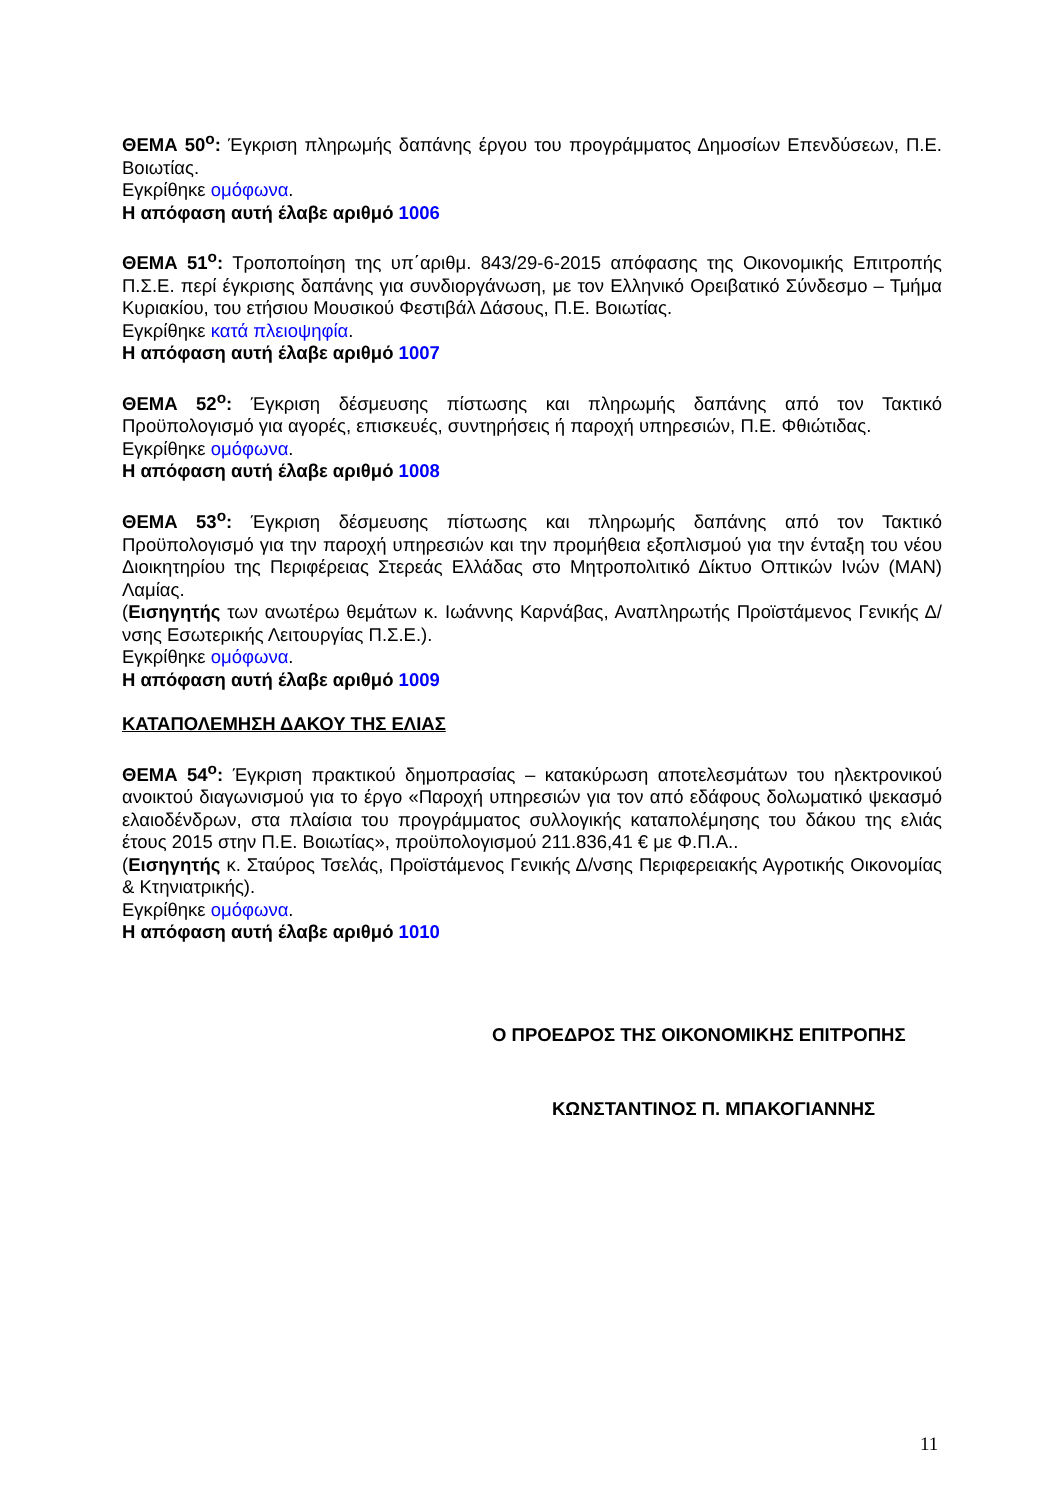ΘΕΜΑ 50<sup>ο</sup>: Έγκριση πληρωμής δαπάνης έργου του προγράμματος Δημοσίων Επενδύσεων, Π.Ε. Βοιωτίας.
Εγκρίθηκε ομόφωνα.
Η απόφαση αυτή έλαβε αριθμό 1006
ΘΕΜΑ 51<sup>ο</sup>: Τροποποίηση της υπ΄αριθμ. 843/29-6-2015 απόφασης της Οικονομικής Επιτροπής Π.Σ.Ε. περί έγκρισης δαπάνης για συνδιοργάνωση, με τον Ελληνικό Ορειβατικό Σύνδεσμο – Τμήμα Κυριακίου, του ετήσιου Μουσικού Φεστιβάλ Δάσους, Π.Ε. Βοιωτίας.
Εγκρίθηκε κατά πλειοψηφία.
Η απόφαση αυτή έλαβε αριθμό 1007
ΘΕΜΑ 52<sup>ο</sup>: Έγκριση δέσμευσης πίστωσης και πληρωμής δαπάνης από τον Τακτικό Προϋπολογισμό για αγορές, επισκευές, συντηρήσεις ή παροχή υπηρεσιών, Π.Ε. Φθιώτιδας.
Εγκρίθηκε ομόφωνα.
Η απόφαση αυτή έλαβε αριθμό 1008
ΘΕΜΑ 53<sup>ο</sup>: Έγκριση δέσμευσης πίστωσης και πληρωμής δαπάνης από τον Τακτικό Προϋπολογισμό για την παροχή υπηρεσιών και την προμήθεια εξοπλισμού για την ένταξη του νέου Διοικητηρίου της Περιφέρειας Στερεάς Ελλάδας στο Μητροπολιτικό Δίκτυο Οπτικών Ινών (MAN) Λαμίας.
(Εισηγητής των ανωτέρω θεμάτων κ. Ιωάννης Καρνάβας, Αναπληρωτής Προϊστάμενος Γενικής Δ/νσης Εσωτερικής Λειτουργίας Π.Σ.Ε.).
Εγκρίθηκε ομόφωνα.
Η απόφαση αυτή έλαβε αριθμό 1009
ΚΑΤΑΠΟΛΕΜΗΣΗ ΔΑΚΟΥ ΤΗΣ ΕΛΙΑΣ
ΘΕΜΑ 54<sup>ο</sup>: Έγκριση πρακτικού δημοπρασίας – κατακύρωση αποτελεσμάτων του ηλεκτρονικού ανοικτού διαγωνισμού για το έργο «Παροχή υπηρεσιών για τον από εδάφους δολωματικό ψεκασμό ελαιοδένδρων, στα πλαίσια του προγράμματος συλλογικής καταπολέμησης του δάκου της ελιάς έτους 2015 στην Π.Ε. Βοιωτίας», προϋπολογισμού 211.836,41 € με Φ.Π.Α..
(Εισηγητής κ. Σταύρος Τσελάς, Προϊστάμενος Γενικής Δ/νσης Περιφερειακής Αγροτικής Οικονομίας & Κτηνιατρικής).
Εγκρίθηκε ομόφωνα.
Η απόφαση αυτή έλαβε αριθμό 1010
Ο ΠΡΟΕΔΡΟΣ ΤΗΣ ΟΙΚΟΝΟΜΙΚΗΣ ΕΠΙΤΡΟΠΗΣ
ΚΩΝΣΤΑΝΤΙΝΟΣ Π. ΜΠΑΚΟΓΙΑΝΝΗΣ
11